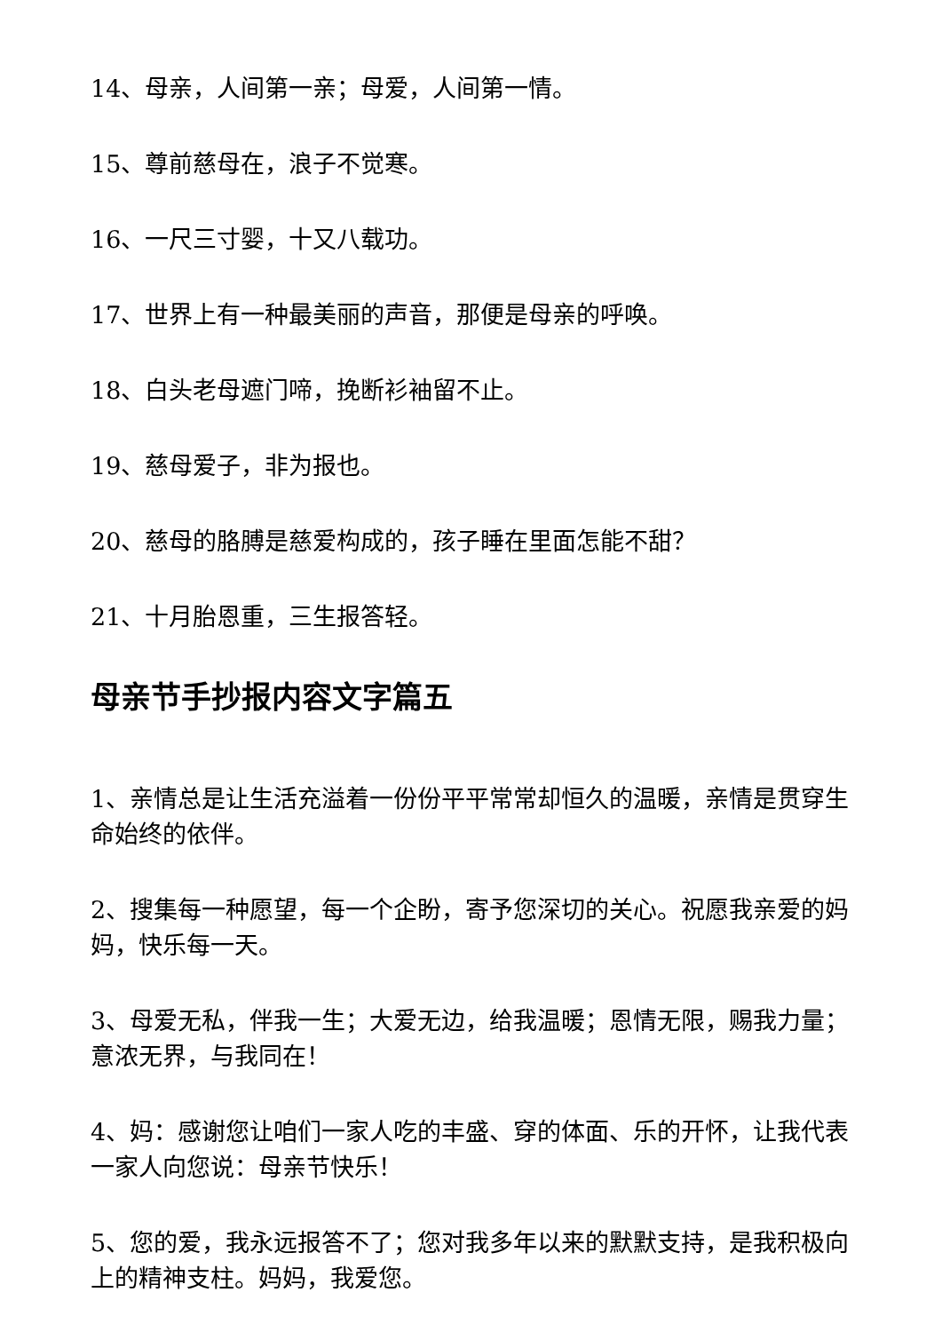14、母亲，人间第一亲；母爱，人间第一情。
15、尊前慈母在，浪子不觉寒。
16、一尺三寸婴，十又八载功。
17、世界上有一种最美丽的声音，那便是母亲的呼唤。
18、白头老母遮门啼，挽断衫袖留不止。
19、慈母爱子，非为报也。
20、慈母的胳膊是慈爱构成的，孩子睡在里面怎能不甜？
21、十月胎恩重，三生报答轻。
母亲节手抄报内容文字篇五
1、亲情总是让生活充溢着一份份平平常常却恒久的温暖，亲情是贯穿生命始终的依伴。
2、搜集每一种愿望，每一个企盼，寄予您深切的关心。祝愿我亲爱的妈妈，快乐每一天。
3、母爱无私，伴我一生；大爱无边，给我温暖；恩情无限，赐我力量；意浓无界，与我同在！
4、妈：感谢您让咱们一家人吃的丰盛、穿的体面、乐的开怀，让我代表一家人向您说：母亲节快乐！
5、您的爱，我永远报答不了；您对我多年以来的默默支持，是我积极向上的精神支柱。妈妈，我爱您。